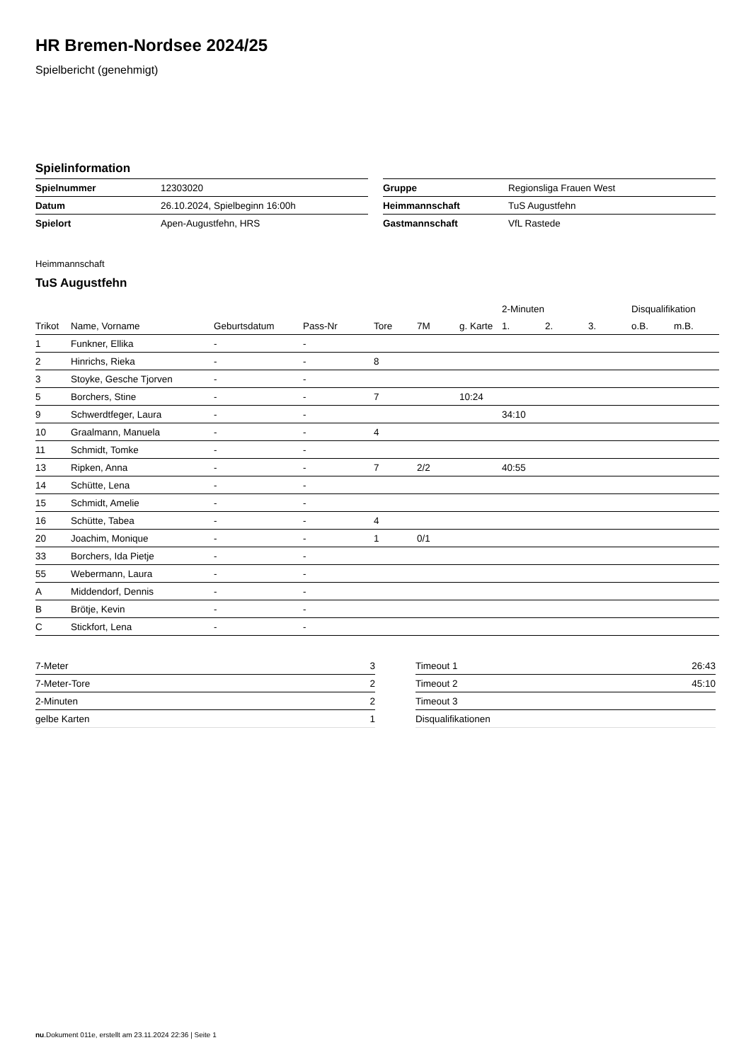HR Bremen-Nordsee 2024/25
Spielbericht (genehmigt)
Spielinformation
| Spielnummer | 12303020 |
| Datum | 26.10.2024, Spielbeginn 16:00h |
| Spielort | Apen-Augustfehn, HRS |
| Gruppe | Regionsliga Frauen West |
| Heimmannschaft | TuS Augustfehn |
| Gastmannschaft | VfL Rastede |
Heimmannschaft
TuS Augustfehn
| | | | | | | | 2-Minuten | | | Disqualifikation | |
| --- | --- | --- | --- | --- | --- | --- | --- | --- | --- | --- | --- |
| Trikot | Name, Vorname | Geburtsdatum | Pass-Nr | Tore | 7M | g. Karte | 1. | 2. | 3. | o.B. | m.B. |
| 1 | Funkner, Ellika | - | - | | | | | | | | |
| 2 | Hinrichs, Rieka | - | - | 8 | | | | | | | |
| 3 | Stoyke, Gesche Tjorven | - | - | | | | | | | | |
| 5 | Borchers, Stine | - | - | 7 | | 10:24 | | | | | |
| 9 | Schwerdtfeger, Laura | - | - | | | | 34:10 | | | | |
| 10 | Graalmann, Manuela | - | - | 4 | | | | | | | |
| 11 | Schmidt, Tomke | - | - | | | | | | | | |
| 13 | Ripken, Anna | - | - | 7 | 2/2 | | 40:55 | | | | |
| 14 | Schütte, Lena | - | - | | | | | | | | |
| 15 | Schmidt, Amelie | - | - | | | | | | | | |
| 16 | Schütte, Tabea | - | - | 4 | | | | | | | |
| 20 | Joachim, Monique | - | - | 1 | 0/1 | | | | | | |
| 33 | Borchers, Ida Pietje | - | - | | | | | | | | |
| 55 | Webermann, Laura | - | - | | | | | | | | |
| A | Middendorf, Dennis | - | - | | | | | | | | |
| B | Brötje, Kevin | - | - | | | | | | | | |
| C | Stickfort, Lena | - | - | | | | | | | | |
| 7-Meter | 3 |
| 7-Meter-Tore | 2 |
| 2-Minuten | 2 |
| gelbe Karten | 1 |
| Timeout 1 | 26:43 |
| Timeout 2 | 45:10 |
| Timeout 3 | |
| Disqualifikationen | |
nu.Dokument 011e, erstellt am 23.11.2024 22:36 | Seite 1